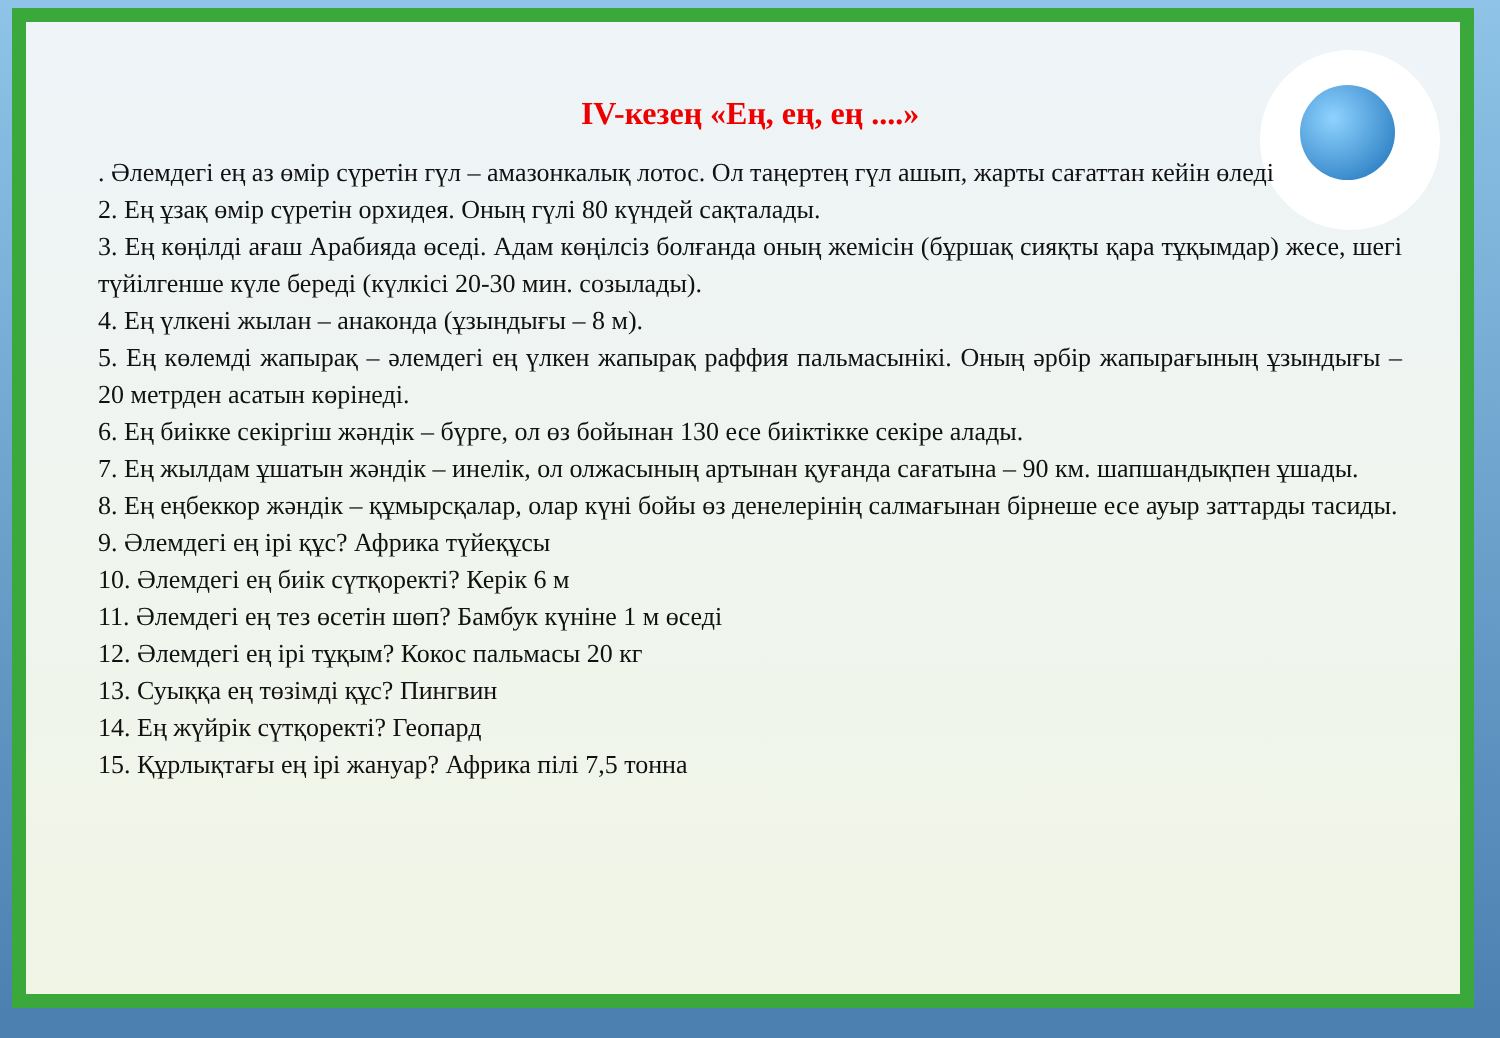ІV-кезең «Ең, ең, ең ....»
. Әлемдегі ең аз өмір сүретін гүл – амазонкалық лотос. Ол таңертең гүл ашып, жарты сағаттан кейін өледі
2. Ең ұзақ өмір сүретін орхидея. Оның гүлі 80 күндей сақталады.
3. Ең көңілді ағаш Арабияда өседі. Адам көңілсіз болғанда оның жемісін (бұршақ сияқты қара тұқымдар) жесе, шегі түйілгенше күле береді (күлкісі 20-30 мин. созылады).
4. Ең үлкені жылан – анаконда (ұзындығы – 8 м).
5. Ең көлемді жапырақ – әлемдегі ең үлкен жапырақ раффия пальмасынікі. Оның әрбір жапырағының ұзындығы – 20 метрден асатын көрінеді.
6. Ең биікке секіргіш жәндік – бүрге, ол өз бойынан 130 есе биіктікке секіре алады.
7. Ең жылдам ұшатын жәндік – инелік, ол олжасының артынан қуғанда сағатына – 90 км. шапшандықпен ұшады.
8. Ең еңбеккор жәндік – құмырсқалар, олар күні бойы өз денелерінің салмағынан бірнеше есе ауыр заттарды тасиды.
9. Әлемдегі ең ірі құс? Африка түйеқұсы
10. Әлемдегі ең биік сүтқоректі? Керік 6 м
11. Әлемдегі ең тез өсетін шөп? Бамбук күніне 1 м өседі
12. Әлемдегі ең ірі тұқым? Кокос пальмасы 20 кг
13. Суыққа ең төзімді құс? Пингвин
14. Ең жүйрік сүтқоректі? Геопард
15. Құрлықтағы ең ірі жануар? Африка пілі 7,5 тонна